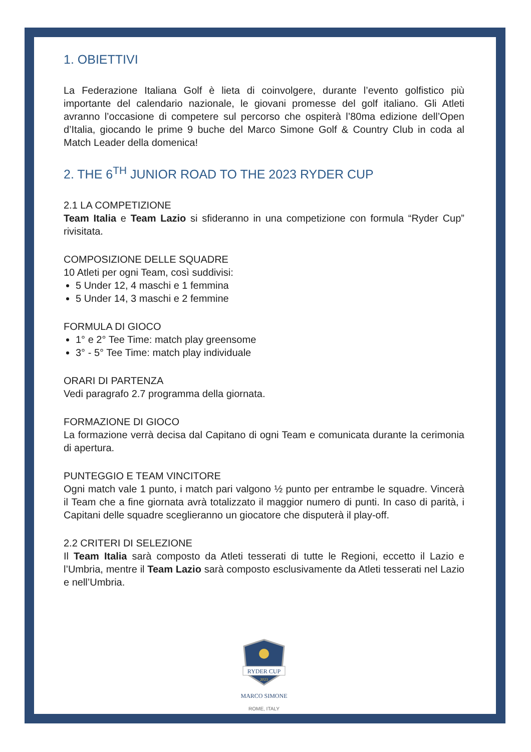1. OBIETTIVI
La Federazione Italiana Golf è lieta di coinvolgere, durante l’evento golfistico più importante del calendario nazionale, le giovani promesse del golf italiano. Gli Atleti avranno l’occasione di competere sul percorso che ospiterà l’80ma edizione dell’Open d’Italia, giocando le prime 9 buche del Marco Simone Golf & Country Club in coda al Match Leader della domenica!
2. THE 6<sup>TH</sup> JUNIOR ROAD TO THE 2023 RYDER CUP
2.1 LA COMPETIZIONE
Team Italia e Team Lazio si sfideranno in una competizione con formula “Ryder Cup” rivisitata.
COMPOSIZIONE DELLE SQUADRE
10 Atleti per ogni Team, così suddivisi:
5 Under 12, 4 maschi e 1 femmina
5 Under 14, 3 maschi e 2 femmine
FORMULA DI GIOCO
1° e 2° Tee Time: match play greensome
3° - 5° Tee Time: match play individuale
ORARI DI PARTENZA
Vedi paragrafo 2.7 programma della giornata.
FORMAZIONE DI GIOCO
La formazione verrà decisa dal Capitano di ogni Team e comunicata durante la cerimonia di apertura.
PUNTEGGIO E TEAM VINCITORE
Ogni match vale 1 punto, i match pari valgono ½ punto per entrambe le squadre. Vincerà il Team che a fine giornata avrà totalizzato il maggior numero di punti. In caso di parità, i Capitani delle squadre sceglieranno un giocatore che disputerà il play-off.
2.2 CRITERI DI SELEZIONE
Il Team Italia sarà composto da Atleti tesserati di tutte le Regioni, eccetto il Lazio e l’Umbria, mentre il Team Lazio sarà composto esclusivamente da Atleti tesserati nel Lazio e nell’Umbria.
RYDER CUP
2023
MARCO SIMONE
ROME, ITALY